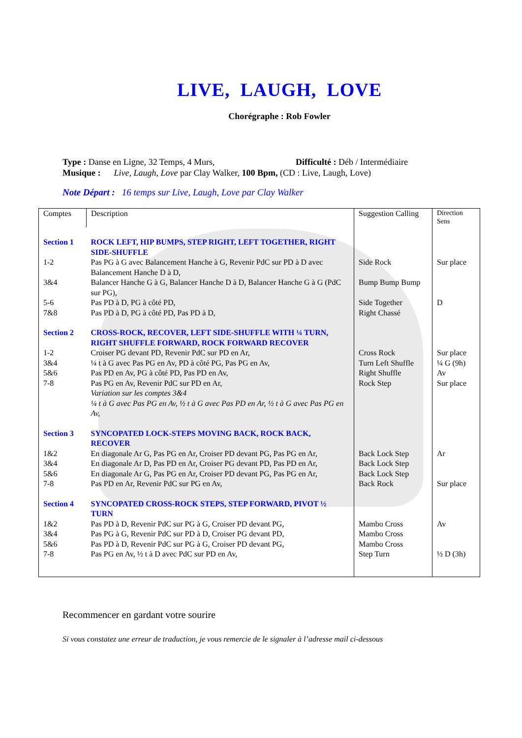LIVE, LAUGH, LOVE
Chorégraphe : Rob Fowler
Type : Danse en Ligne, 32 Temps, 4 Murs, Difficulté : Déb / Intermédiaire
Musique : Live, Laugh, Love par Clay Walker, 100 Bpm, (CD : Live, Laugh, Love)
Note Départ : 16 temps sur Live, Laugh, Love par Clay Walker
| Comptes | Description | Suggestion Calling | Direction Sens |
| Section 1 | ROCK LEFT, HIP BUMPS, STEP RIGHT, LEFT TOGETHER, RIGHT SIDE-SHUFFLE | | |
| 1-2 | Pas PG à G avec Balancement Hanche à G, Revenir PdC sur PD à D avec Balancement Hanche D à D, | Side Rock | Sur place |
| 3&4 | Balancer Hanche G à G, Balancer Hanche D à D, Balancer Hanche G à G (PdC sur PG), | Bump Bump Bump | |
| 5-6 | Pas PD à D, PG à côté PD, | Side Together | D |
| 7&8 | Pas PD à D, PG à côté PD, Pas PD à D, | Right Chassé | |
| Section 2 | CROSS-ROCK, RECOVER, LEFT SIDE-SHUFFLE WITH ¼ TURN, RIGHT SHUFFLE FORWARD, ROCK FORWARD RECOVER | | |
| 1-2 | Croiser PG devant PD, Revenir PdC sur PD en Ar, | Cross Rock | Sur place |
| 3&4 | ¼ t à G avec Pas PG en Av, PD à côté PG, Pas PG en Av, | Turn Left Shuffle | ¼ G (9h) |
| 5&6 | Pas PD en Av, PG à côté PD, Pas PD en Av, | Right Shuffle | Av |
| 7-8 | Pas PG en Av, Revenir PdC sur PD en Ar, Variation sur les comptes 3&4 ¼ t à G avec Pas PG en Av, ½ t à G avec Pas PD en Ar, ½ t à G avec Pas PG en Av, | Rock Step | Sur place |
| Section 3 | SYNCOPATED LOCK-STEPS MOVING BACK, ROCK BACK, RECOVER | | |
| 1&2 | En diagonale Ar G, Pas PG en Ar, Croiser PD devant PG, Pas PG en Ar, | Back Lock Step | Ar |
| 3&4 | En diagonale Ar D, Pas PD en Ar, Croiser PG devant PD, Pas PD en Ar, | Back Lock Step | |
| 5&6 | En diagonale Ar G, Pas PG en Ar, Croiser PD devant PG, Pas PG en Ar, | Back Lock Step | |
| 7-8 | Pas PD en Ar, Revenir PdC sur PG en Av, | Back Rock | Sur place |
| Section 4 | SYNCOPATED CROSS-ROCK STEPS, STEP FORWARD, PIVOT ½ TURN | | |
| 1&2 | Pas PD à D, Revenir PdC sur PG à G, Croiser PD devant PG, | Mambo Cross | Av |
| 3&4 | Pas PG à G, Revenir PdC sur PD à D, Croiser PG devant PD, | Mambo Cross | |
| 5&6 | Pas PD à D, Revenir PdC sur PG à G, Croiser PD devant PG, | Mambo Cross | |
| 7-8 | Pas PG en Av, ½ t à D avec PdC sur PD en Av, | Step Turn | ½ D (3h) |
Recommencer en gardant votre sourire
Si vous constatez une erreur de traduction, je vous remercie de le signaler à l’adresse mail ci-dessous